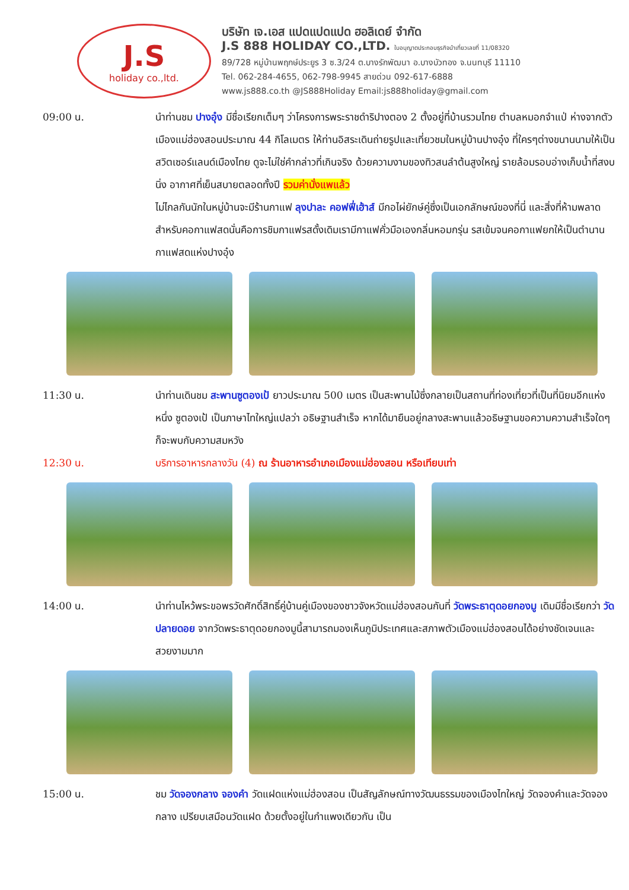J.S
holiday co.,ltd.
บริษัท เจ.เอส แปดแปดแปด ฮอลิเดย์ จำกัด
J.S 888 HOLIDAY CO.,LTD. ใบอนุญาตประกอบธุรกิจนำเที่ยวเลขที่ 11/08320
89/728 หมู่บ้านพฤกษ์ประยูร 3 ซ.3/24 ต.บางรักพัฒนา อ.บางบัวทอง จ.นนทบุรี 11110
Tel. 062-284-4655, 062-798-9945 สายด่วน 092-617-6888
www.js888.co.th @JS888Holiday Email:js888holiday@gmail.com
09:00 น. นำท่านชม ปางอุ๋ง มีชื่อเรียกเต็มๆ ว่าโครงการพระราชดำริปางตอง 2 ตั้งอยู่ที่บ้านรวมไทย ตำบลหมอกจำแป่ ห่างจากตัวเมืองแม่ฮ่องสอนประมาณ 44 กิโลเมตร ให้ท่านอิสระเดินถ่ายรูปและเที่ยวชมในหมู่บ้านปางอุ๋ง ที่ใครๆต่างขนานนามให้เป็นสวิตเซอร์แลนด์เมืองไทย ดูจะไม่ใช่คำกล่าวที่เกินจริง ด้วยความงามของทิวสนลำต้นสูงใหญ่ รายล้อมรอบอ่างเก็บน้ำที่สงบนิ่ง อากาศที่เย็นสบายตลอดทั้งปี รวมค่านั่งแพแล้ว
ไม่ไกลกันนักในหมู่บ้านจะมีร้านกาแฟ ลุงปาละ คอฟฟี่เฮ้าส์ มีกอไผ่ยักษ์คู่ซึ่งเป็นเอกลักษณ์ของที่นี่ และสิ่งที่ห้ามพลาดสำหรับคอกาแฟสดนั่นคือการชิมกาแฟรสดั้งเดิมเรามีกาแฟคั่วมือเองกลิ่นหอมกรุ่น รสเข้มจนคอกาแฟยกให้เป็นตำนานกาแฟสดแห่งปางอุ๋ง
11:30 น. นำท่านเดินชม สะพานซูตองเป้ ยาวประมาณ 500 เมตร เป็นสะพานไม้ซึ่งกลายเป็นสถานที่ท่องเที่ยวที่เป็นที่นิยมอีกแห่งหนึ่ง ซูตองเป้ เป็นภาษาไทใหญ่แปลว่า อธิษฐานสำเร็จ หากได้มายืนอยู่กลางสะพานแล้วอธิษฐานขอความความสำเร็จใดๆ ก็จะพบกับความสมหวัง
12:30 น. บริการอาหารกลางวัน (4) ณ ร้านอาหารอำเภอเมืองแม่ฮ่องสอน หรือเทียบเท่า
14:00 น. นำท่านไหว้พระขอพรวัดศักดิ์สิทธิ์คู่บ้านคู่เมืองของชาวจังหวัดแม่ฮ่องสอนกันที่ วัดพระธาตุดอยกองมู เดิมมีชื่อเรียกว่า วัดปลายดอย จากวัดพระธาตุดอยกองมูนี้สามารถมองเห็นภูมิประเทศและสภาพตัวเมืองแม่ฮ่องสอนได้อย่างชัดเจนและสวยงามมาก
15:00 น. ชม วัดจองกลาง จองคำ วัดแฝดแห่งแม่ฮ่องสอน เป็นสัญลักษณ์ทางวัฒนธรรมของเมืองไทใหญ่ วัดจองคำและวัดจองกลาง เปรียบเสมือนวัดแฝด ด้วยตั้งอยู่ในกำแพงเดียวกัน เป็น